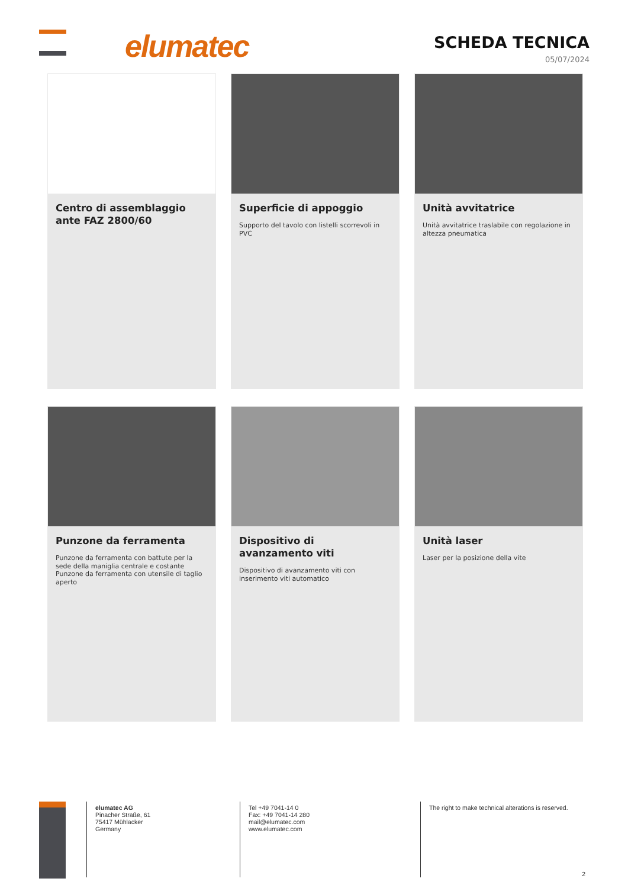elumatec
SCHEDA TECNICA
05/07/2024
Centro di assemblaggio ante FAZ 2800/60
Superficie di appoggio
Supporto del tavolo con listelli scorrevoli in PVC
Unità avvitatrice
Unità avvitatrice traslabile con regolazione in altezza pneumatica
Punzone da ferramenta
Punzone da ferramenta con battute per la sede della maniglia centrale e costante Punzone da ferramenta con utensile di taglio aperto
Dispositivo di avanzamento viti
Dispositivo di avanzamento viti con inserimento viti automatico
Unità laser
Laser per la posizione della vite
elumatec AG
Pinacher Straße, 61
75417 Mühlacker
Germany
Tel +49 7041-14 0
Fax: +49 7041-14 280
mail@elumatec.com
www.elumatec.com
The right to make technical alterations is reserved.
2